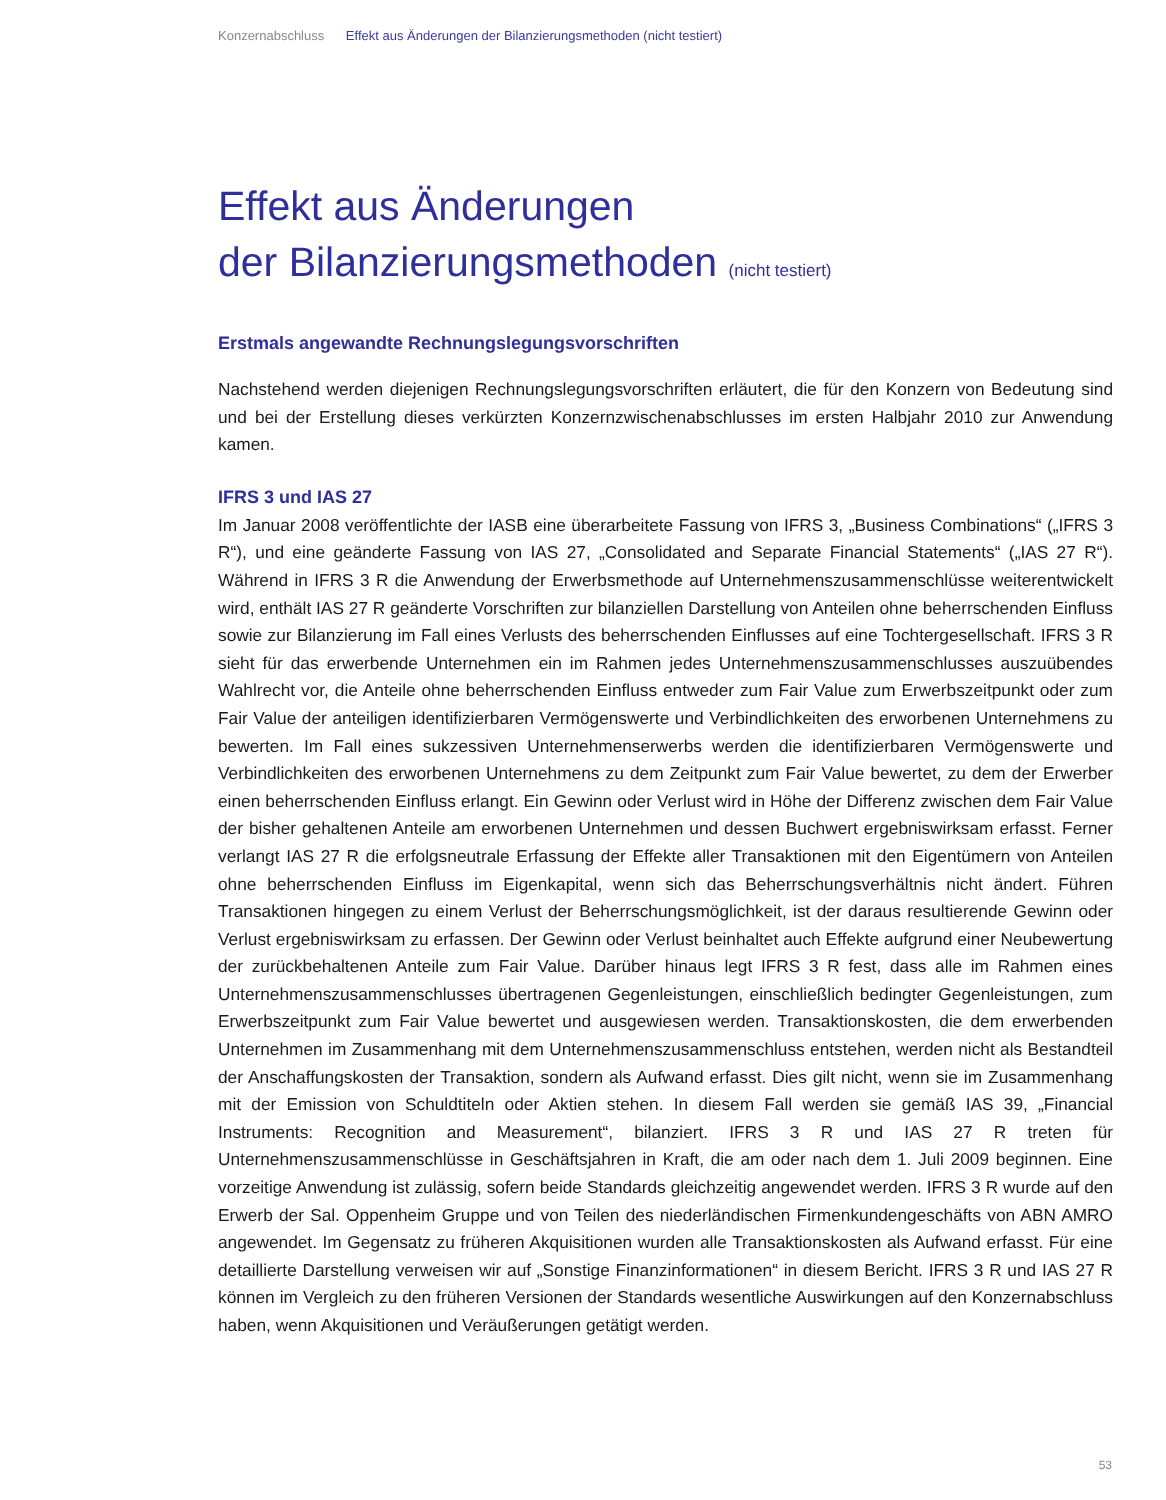Konzernabschluss Effekt aus Änderungen der Bilanzierungsmethoden (nicht testiert)
Effekt aus Änderungen
der Bilanzierungsmethoden (nicht testiert)
Erstmals angewandte Rechnungslegungsvorschriften
Nachstehend werden diejenigen Rechnungslegungsvorschriften erläutert, die für den Konzern von Bedeutung sind und bei der Erstellung dieses verkürzten Konzernzwischenabschlusses im ersten Halbjahr 2010 zur Anwendung kamen.
IFRS 3 und IAS 27
Im Januar 2008 veröffentlichte der IASB eine überarbeitete Fassung von IFRS 3, „Business Combinations“ („IFRS 3 R“), und eine geänderte Fassung von IAS 27, „Consolidated and Separate Financial Statements“ („IAS 27 R“). Während in IFRS 3 R die Anwendung der Erwerbsmethode auf Unternehmenszusammen­schlüsse weiterentwickelt wird, enthält IAS 27 R geänderte Vorschriften zur bilanziellen Darstellung von Anteilen ohne beherrschenden Einfluss sowie zur Bilanzierung im Fall eines Verlusts des beherrschenden Einflusses auf eine Tochtergesellschaft. IFRS 3 R sieht für das erwerbende Unternehmen ein im Rahmen jedes Unternehmenszusammenschlusses auszuübendes Wahlrecht vor, die Anteile ohne beherrschenden Einfluss entweder zum Fair Value zum Erwerbszeitpunkt oder zum Fair Value der anteiligen identifizierbaren Vermögenswerte und Verbindlichkeiten des erworbenen Unternehmens zu bewerten. Im Fall eines sukzessi­ven Unternehmenserwerbs werden die identifizierbaren Vermögenswerte und Verbindlichkeiten des erworbe­nen Unternehmens zu dem Zeitpunkt zum Fair Value bewertet, zu dem der Erwerber einen beherrschenden Einfluss erlangt. Ein Gewinn oder Verlust wird in Höhe der Differenz zwischen dem Fair Value der bisher gehaltenen Anteile am erworbenen Unternehmen und dessen Buchwert ergebniswirksam erfasst. Ferner verlangt IAS 27 R die erfolgsneutrale Erfassung der Effekte aller Transaktionen mit den Eigentümern von Anteilen ohne beherrschenden Einfluss im Eigenkapital, wenn sich das Beherrschungsverhältnis nicht ändert. Führen Transaktionen hingegen zu einem Verlust der Beherrschungsmöglichkeit, ist der daraus resultierende Gewinn oder Verlust ergebniswirksam zu erfassen. Der Gewinn oder Verlust beinhaltet auch Effekte aufgrund einer Neubewertung der zurückbehaltenen Anteile zum Fair Value. Darüber hinaus legt IFRS 3 R fest, dass alle im Rahmen eines Unternehmenszusammenschlusses übertragenen Gegenleistungen, einschließlich bedingter Gegenleistungen, zum Erwerbszeitpunkt zum Fair Value bewertet und ausgewiesen werden. Trans­aktionskosten, die dem erwerbenden Unternehmen im Zusammenhang mit dem Unternehmenszusammen­schluss entstehen, werden nicht als Bestandteil der Anschaffungskosten der Transaktion, sondern als Aufwand erfasst. Dies gilt nicht, wenn sie im Zusammenhang mit der Emission von Schuldtiteln oder Aktien stehen. In diesem Fall werden sie gemäß IAS 39, „Financial Instruments: Recognition and Measurement“, bilanziert. IFRS 3 R und IAS 27 R treten für Unternehmenszusammenschlüsse in Geschäftsjahren in Kraft, die am oder nach dem 1. Juli 2009 beginnen. Eine vorzeitige Anwendung ist zulässig, sofern beide Standards gleichzeitig angewendet werden. IFRS 3 R wurde auf den Erwerb der Sal. Oppenheim Gruppe und von Teilen des niederländischen Firmenkundengeschäfts von ABN AMRO angewendet. Im Gegensatz zu früheren Akquisitionen wurden alle Transaktionskosten als Aufwand erfasst. Für eine detaillierte Darstellung verweisen wir auf „Sonstige Finanzinformationen“ in diesem Bericht. IFRS 3 R und IAS 27 R können im Vergleich zu den früheren Versionen der Standards wesentliche Auswirkungen auf den Konzernabschluss haben, wenn Akquisitionen und Veräußerungen getätigt werden.
53